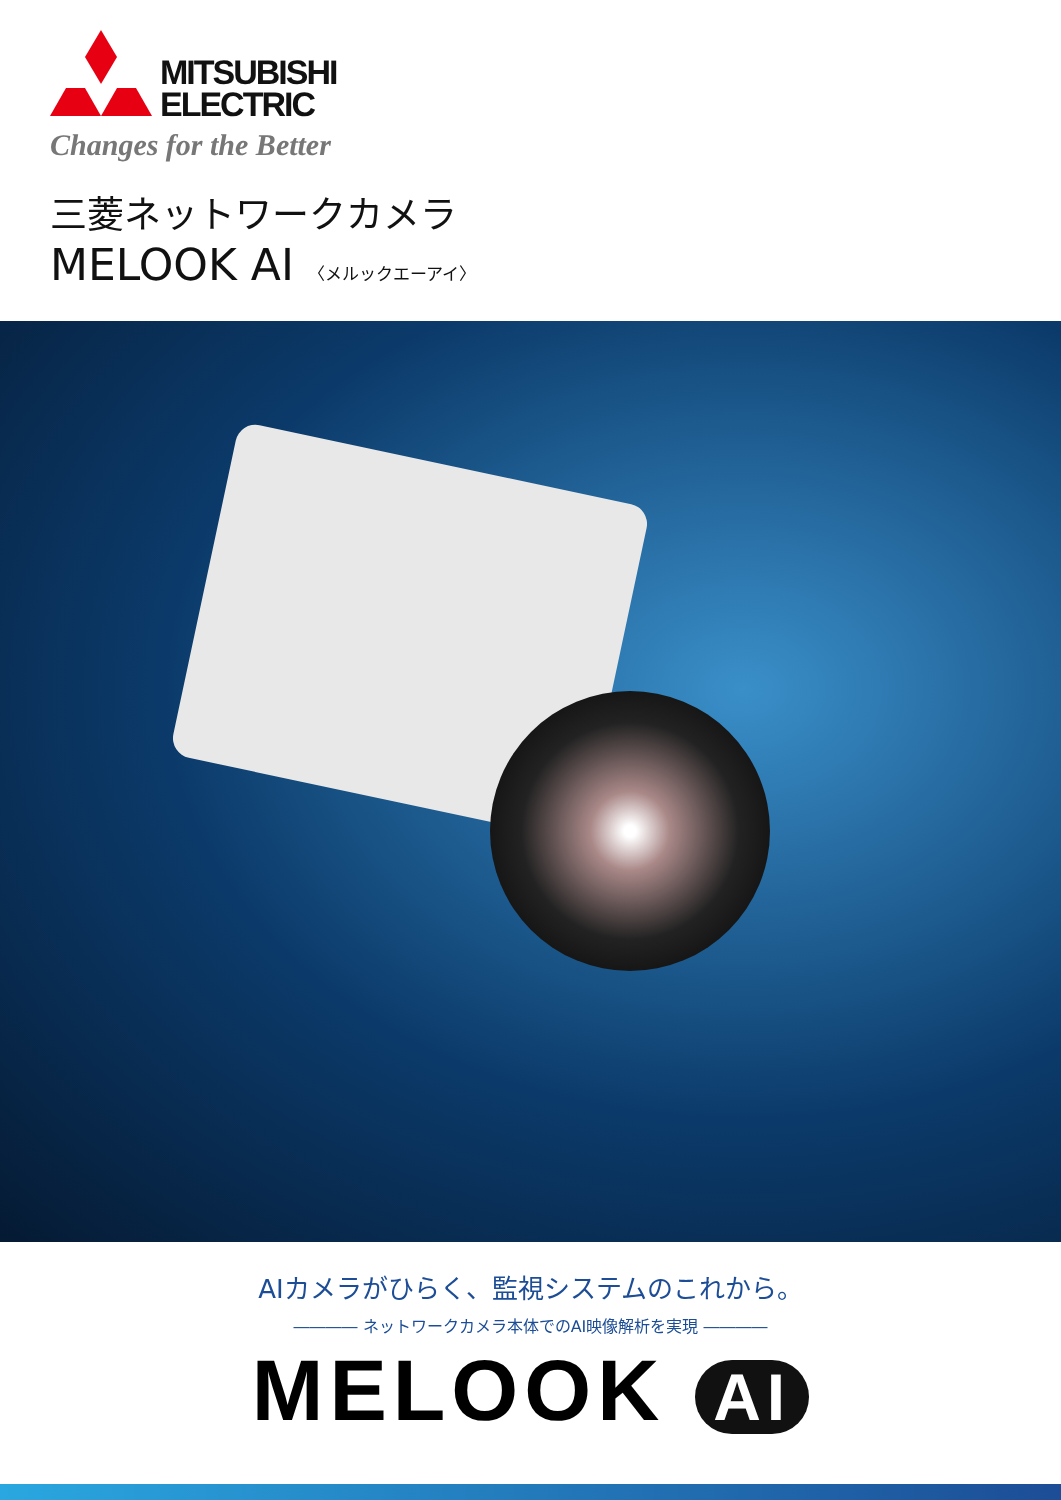MITSUBISHI
ELECTRIC
Changes for the Better
三菱ネットワークカメラ
MELOOK AI 〈メルックエーアイ〉
AIカメラがひらく、監視システムのこれから。
―――― ネットワークカメラ本体でのAI映像解析を実現 ――――
MELOOK AI